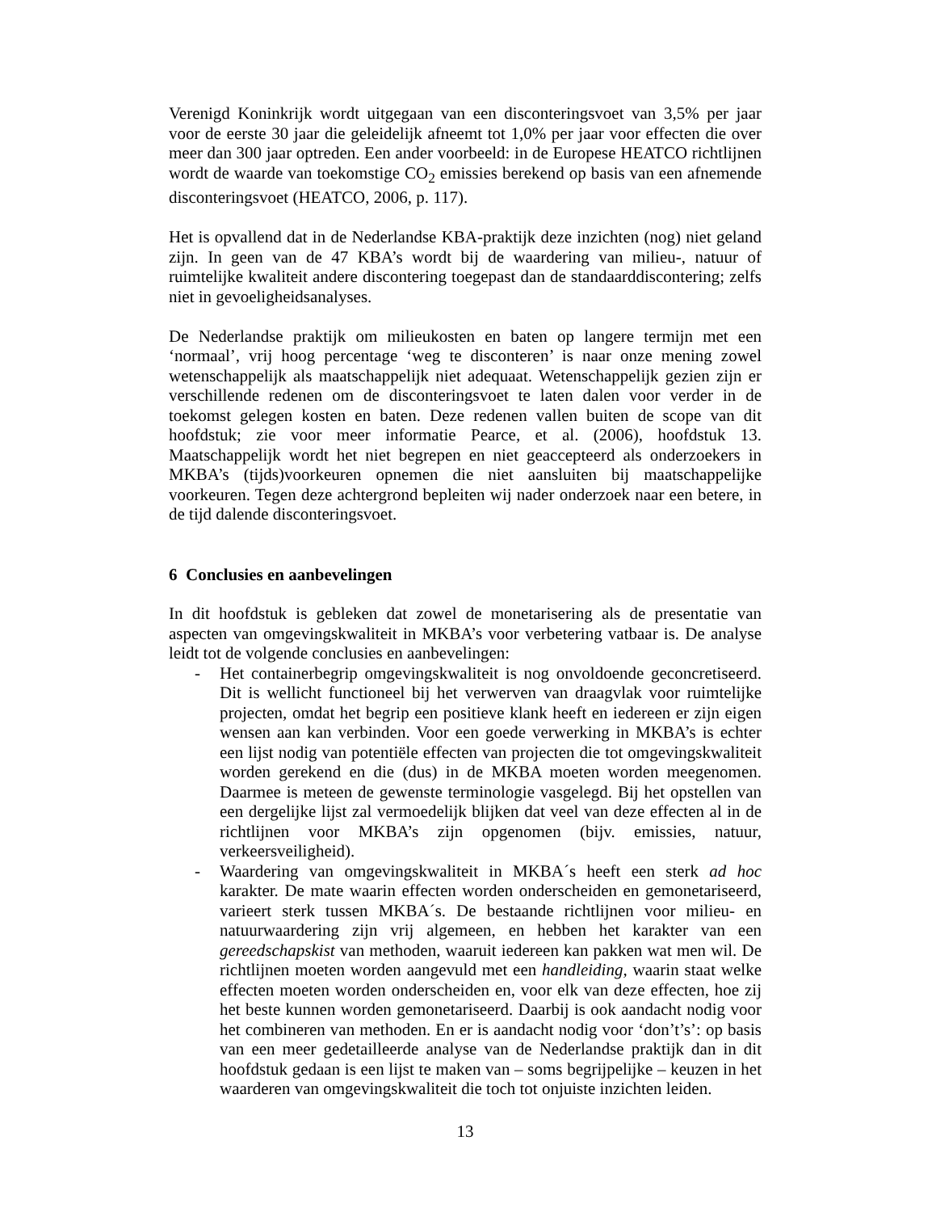Verenigd Koninkrijk wordt uitgegaan van een disconteringsvoet van 3,5% per jaar voor de eerste 30 jaar die geleidelijk afneemt tot 1,0% per jaar voor effecten die over meer dan 300 jaar optreden. Een ander voorbeeld: in de Europese HEATCO richtlijnen wordt de waarde van toekomstige CO<sub>2</sub> emissies berekend op basis van een afnemende disconteringsvoet (HEATCO, 2006, p. 117).
Het is opvallend dat in de Nederlandse KBA-praktijk deze inzichten (nog) niet geland zijn. In geen van de 47 KBA’s wordt bij de waardering van milieu-, natuur of ruimtelijke kwaliteit andere discontering toegepast dan de standaarddiscontering; zelfs niet in gevoeligheidsanalyses.
De Nederlandse praktijk om milieukosten en baten op langere termijn met een ‘normaal’, vrij hoog percentage ‘weg te disconteren’ is naar onze mening zowel wetenschappelijk als maatschappelijk niet adequaat. Wetenschappelijk gezien zijn er verschillende redenen om de disconteringsvoet te laten dalen voor verder in de toekomst gelegen kosten en baten. Deze redenen vallen buiten de scope van dit hoofdstuk; zie voor meer informatie Pearce, et al. (2006), hoofdstuk 13. Maatschappelijk wordt het niet begrepen en niet geaccepteerd als onderzoekers in MKBA’s (tijds)voorkeuren opnemen die niet aansluiten bij maatschappelijke voorkeuren. Tegen deze achtergrond bepleiten wij nader onderzoek naar een betere, in de tijd dalende disconteringsvoet.
6 Conclusies en aanbevelingen
In dit hoofdstuk is gebleken dat zowel de monetarisering als de presentatie van aspecten van omgevingskwaliteit in MKBA’s voor verbetering vatbaar is. De analyse leidt tot de volgende conclusies en aanbevelingen:
- Het containerbegrip omgevingskwaliteit is nog onvoldoende geconcretiseerd. Dit is wellicht functioneel bij het verwerven van draagvlak voor ruimtelijke projecten, omdat het begrip een positieve klank heeft en iedereen er zijn eigen wensen aan kan verbinden. Voor een goede verwerking in MKBA’s is echter een lijst nodig van potentiële effecten van projecten die tot omgevingskwaliteit worden gerekend en die (dus) in de MKBA moeten worden meegenomen. Daarmee is meteen de gewenste terminologie vasgelegd. Bij het opstellen van een dergelijke lijst zal vermoedelijk blijken dat veel van deze effecten al in de richtlijnen voor MKBA’s zijn opgenomen (bijv. emissies, natuur, verkeersveiligheid).
- Waardering van omgevingskwaliteit in MKBA´s heeft een sterk ad hoc karakter. De mate waarin effecten worden onderscheiden en gemonetariseerd, varieert sterk tussen MKBA´s. De bestaande richtlijnen voor milieu- en natuurwaardering zijn vrij algemeen, en hebben het karakter van een gereedschapskist van methoden, waaruit iedereen kan pakken wat men wil. De richtlijnen moeten worden aangevuld met een handleiding, waarin staat welke effecten moeten worden onderscheiden en, voor elk van deze effecten, hoe zij het beste kunnen worden gemonetariseerd. Daarbij is ook aandacht nodig voor het combineren van methoden. En er is aandacht nodig voor ‘don’t’s’: op basis van een meer gedetailleerde analyse van de Nederlandse praktijk dan in dit hoofdstuk gedaan is een lijst te maken van – soms begrijpelijke – keuzen in het waarderen van omgevingskwaliteit die toch tot onjuiste inzichten leiden.
13